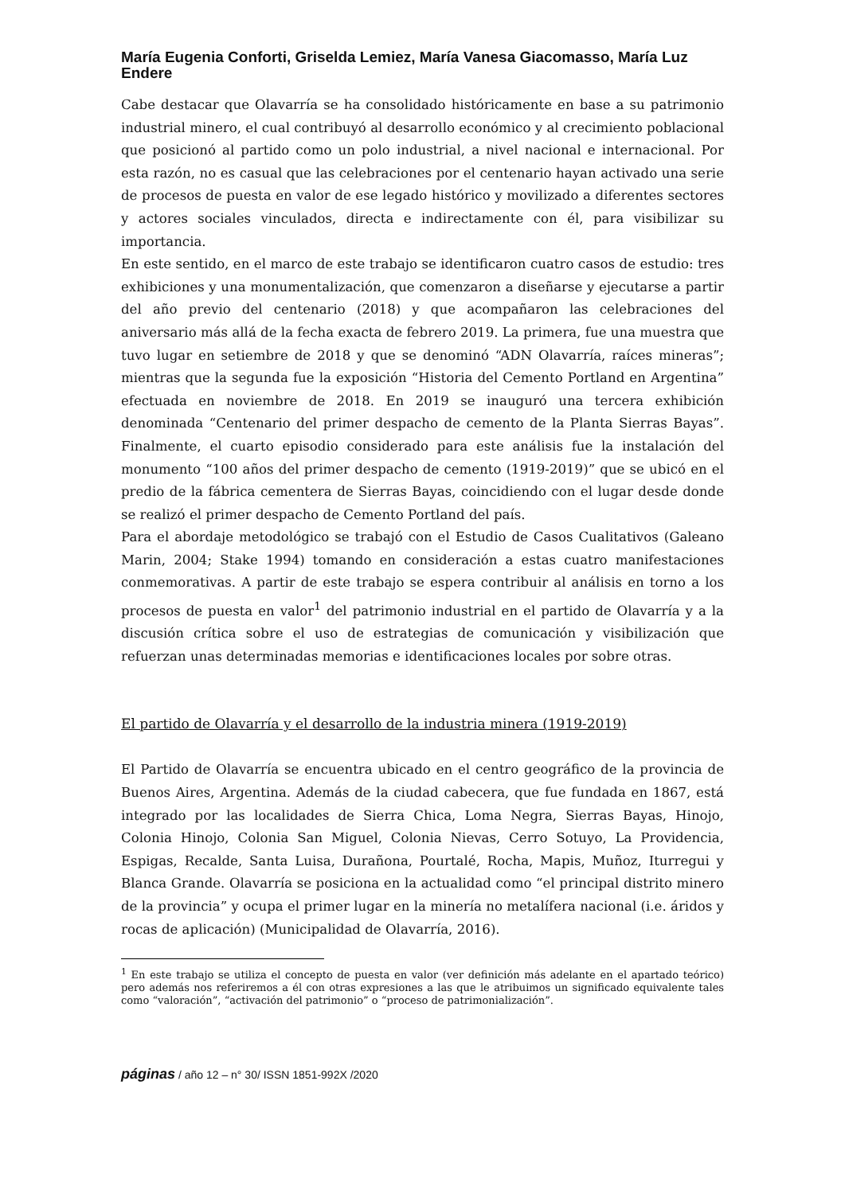María Eugenia Conforti, Griselda Lemiez, María Vanesa Giacomasso, María Luz Endere
Cabe destacar que Olavarría se ha consolidado históricamente en base a su patrimonio industrial minero, el cual contribuyó al desarrollo económico y al crecimiento poblacional que posicionó al partido como un polo industrial, a nivel nacional e internacional. Por esta razón, no es casual que las celebraciones por el centenario hayan activado una serie de procesos de puesta en valor de ese legado histórico y movilizado a diferentes sectores y actores sociales vinculados, directa e indirectamente con él, para visibilizar su importancia.
En este sentido, en el marco de este trabajo se identificaron cuatro casos de estudio: tres exhibiciones y una monumentalización, que comenzaron a diseñarse y ejecutarse a partir del año previo del centenario (2018) y que acompañaron las celebraciones del aniversario más allá de la fecha exacta de febrero 2019. La primera, fue una muestra que tuvo lugar en setiembre de 2018 y que se denominó “ADN Olavarría, raíces mineras”; mientras que la segunda fue la exposición “Historia del Cemento Portland en Argentina” efectuada en noviembre de 2018. En 2019 se inauguró una tercera exhibición denominada “Centenario del primer despacho de cemento de la Planta Sierras Bayas”. Finalmente, el cuarto episodio considerado para este análisis fue la instalación del monumento “100 años del primer despacho de cemento (1919-2019)” que se ubicó en el predio de la fábrica cementera de Sierras Bayas, coincidiendo con el lugar desde donde se realizó el primer despacho de Cemento Portland del país.
Para el abordaje metodológico se trabajó con el Estudio de Casos Cualitativos (Galeano Marin, 2004; Stake 1994) tomando en consideración a estas cuatro manifestaciones conmemorativas. A partir de este trabajo se espera contribuir al análisis en torno a los procesos de puesta en valor<sup>1</sup> del patrimonio industrial en el partido de Olavarría y a la discusión crítica sobre el uso de estrategias de comunicación y visibilización que refuerzan unas determinadas memorias e identificaciones locales por sobre otras.
El partido de Olavarría y el desarrollo de la industria minera (1919-2019)
El Partido de Olavarría se encuentra ubicado en el centro geográfico de la provincia de Buenos Aires, Argentina. Además de la ciudad cabecera, que fue fundada en 1867, está integrado por las localidades de Sierra Chica, Loma Negra, Sierras Bayas, Hinojo, Colonia Hinojo, Colonia San Miguel, Colonia Nievas, Cerro Sotuyo, La Providencia, Espigas, Recalde, Santa Luisa, Durañona, Pourtalé, Rocha, Mapis, Muñoz, Iturregui y Blanca Grande. Olavarría se posiciona en la actualidad como “el principal distrito minero de la provincia” y ocupa el primer lugar en la minería no metalífera nacional (i.e. áridos y rocas de aplicación) (Municipalidad de Olavarría, 2016).
<sup>1</sup> En este trabajo se utiliza el concepto de puesta en valor (ver definición más adelante en el apartado teórico) pero además nos referiremos a él con otras expresiones a las que le atribuimos un significado equivalente tales como “valoración”, “activación del patrimonio” o “proceso de patrimonialización”.
páginas / año 12 – n° 30/ ISSN 1851-992X /2020